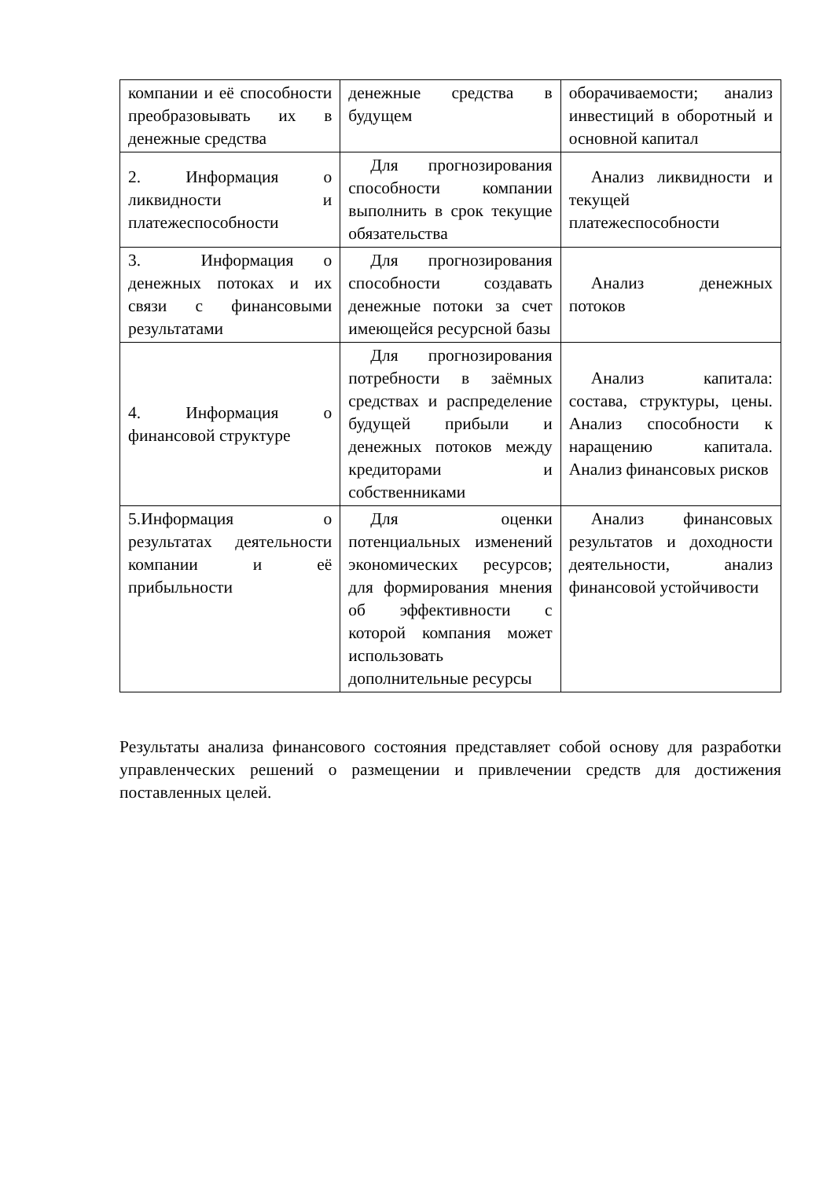| компании и её способности преобразовывать их в денежные средства | денежные средства в будущем | оборачиваемости; анализ инвестиций в оборотный и основной капитал |
| 2. Информация о ликвидности и платежеспособности | Для прогнозирования способности компании выполнить в срок текущие обязательства | Анализ ликвидности и текущей платежеспособности |
| 3. Информация о денежных потоках и их связи с финансовыми результатами | Для прогнозирования способности создавать денежные потоки за счет имеющейся ресурсной базы | Анализ денежных потоков |
| 4. Информация о финансовой структуре | Для прогнозирования потребности в заёмных средствах и распределение будущей прибыли и денежных потоков между кредиторами и собственниками | Анализ капитала: состава, структуры, цены. Анализ способности к наращению капитала. Анализ финансовых рисков |
| 5.Информация о результатах деятельности компании и её прибыльности | Для оценки потенциальных изменений экономических ресурсов; для формирования мнения об эффективности с которой компания может использовать дополнительные ресурсы | Анализ финансовых результатов и доходности деятельности, анализ финансовой устойчивости |
Результаты анализа финансового состояния представляет собой основу для разработки управленческих решений о размещении и привлечении средств для достижения поставленных целей.